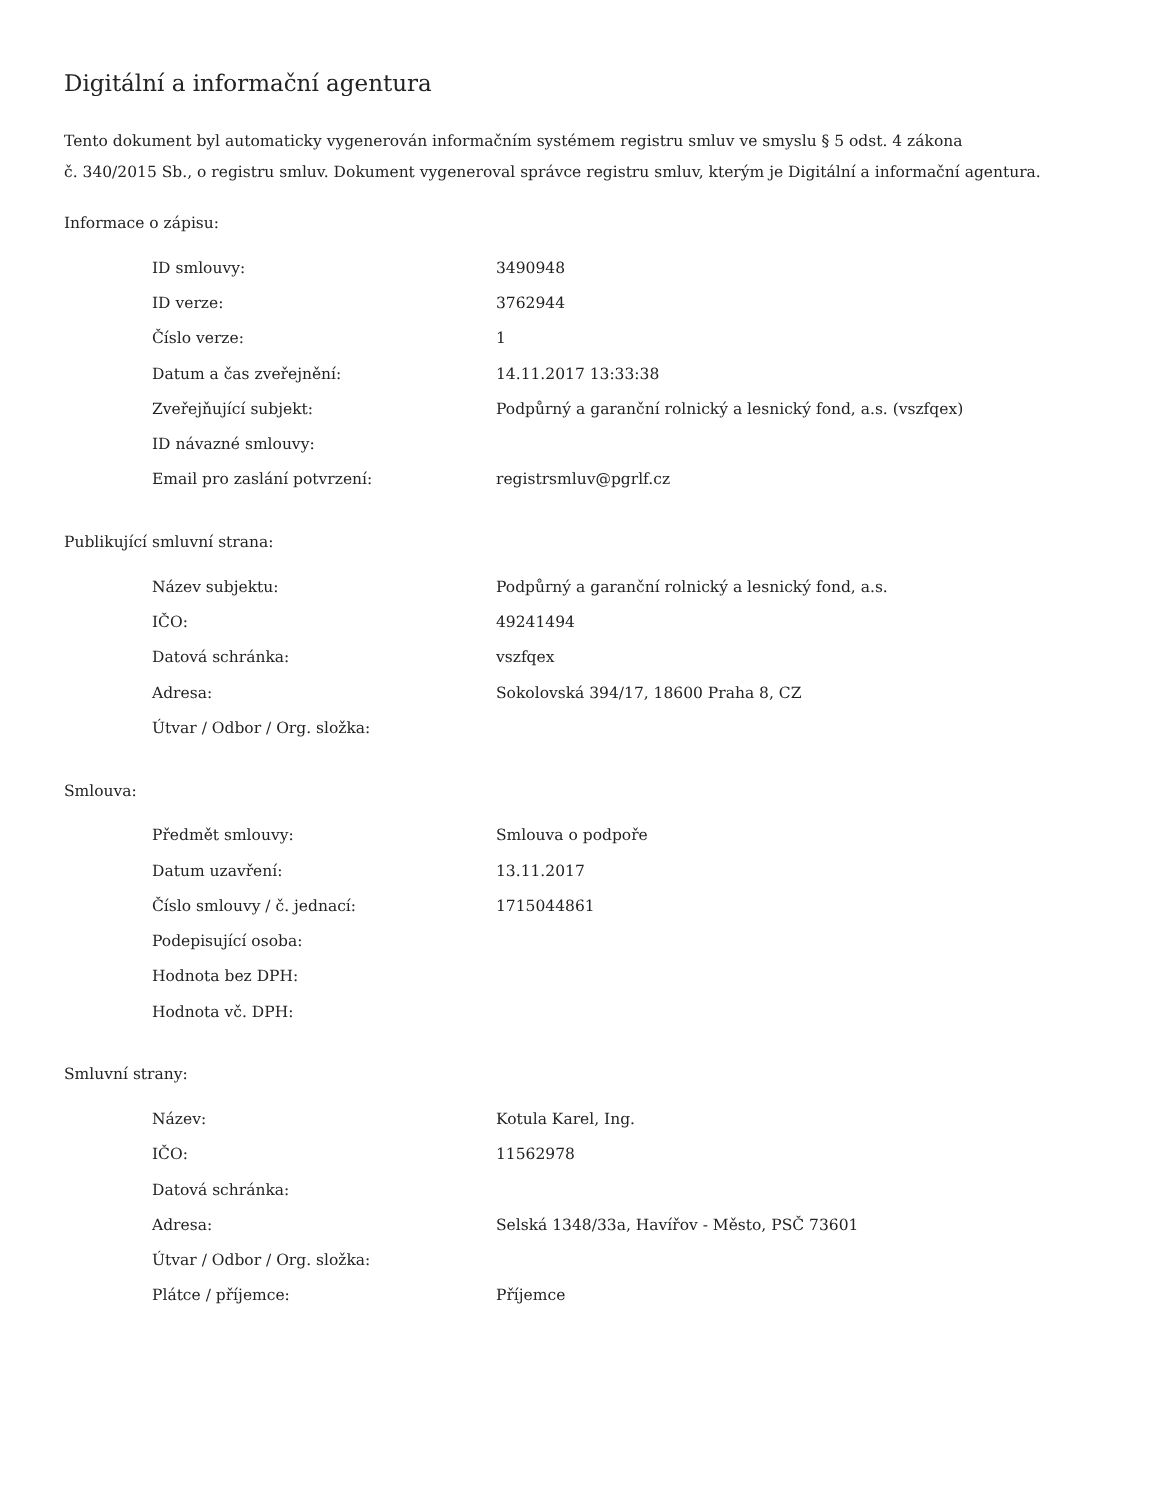Digitální a informační agentura
Tento dokument byl automaticky vygenerován informačním systémem registru smluv ve smyslu § 5 odst. 4 zákona
č. 340/2015 Sb., o registru smluv. Dokument vygeneroval správce registru smluv, kterým je Digitální a informační agentura.
Informace o zápisu:
| ID smlouvy: | 3490948 |
| ID verze: | 3762944 |
| Číslo verze: | 1 |
| Datum a čas zveřejnění: | 14.11.2017 13:33:38 |
| Zveřejňující subjekt: | Podpůrný a garanční rolnický a lesnický fond, a.s. (vszfqex) |
| ID návazné smlouvy: | |
| Email pro zaslání potvrzení: | registrsmluv@pgrlf.cz |
Publikující smluvní strana:
| Název subjektu: | Podpůrný a garanční rolnický a lesnický fond, a.s. |
| IČO: | 49241494 |
| Datová schránka: | vszfqex |
| Adresa: | Sokolovská 394/17, 18600 Praha 8, CZ |
| Útvar / Odbor / Org. složka: | |
Smlouva:
| Předmět smlouvy: | Smlouva o podpoře |
| Datum uzavření: | 13.11.2017 |
| Číslo smlouvy / č. jednací: | 1715044861 |
| Podepisující osoba: | |
| Hodnota bez DPH: | |
| Hodnota vč. DPH: | |
Smluvní strany:
| Název: | Kotula Karel, Ing. |
| IČO: | 11562978 |
| Datová schránka: | |
| Adresa: | Selská 1348/33a, Havířov - Město, PSČ 73601 |
| Útvar / Odbor / Org. složka: | |
| Plátce / příjemce: | Příjemce |